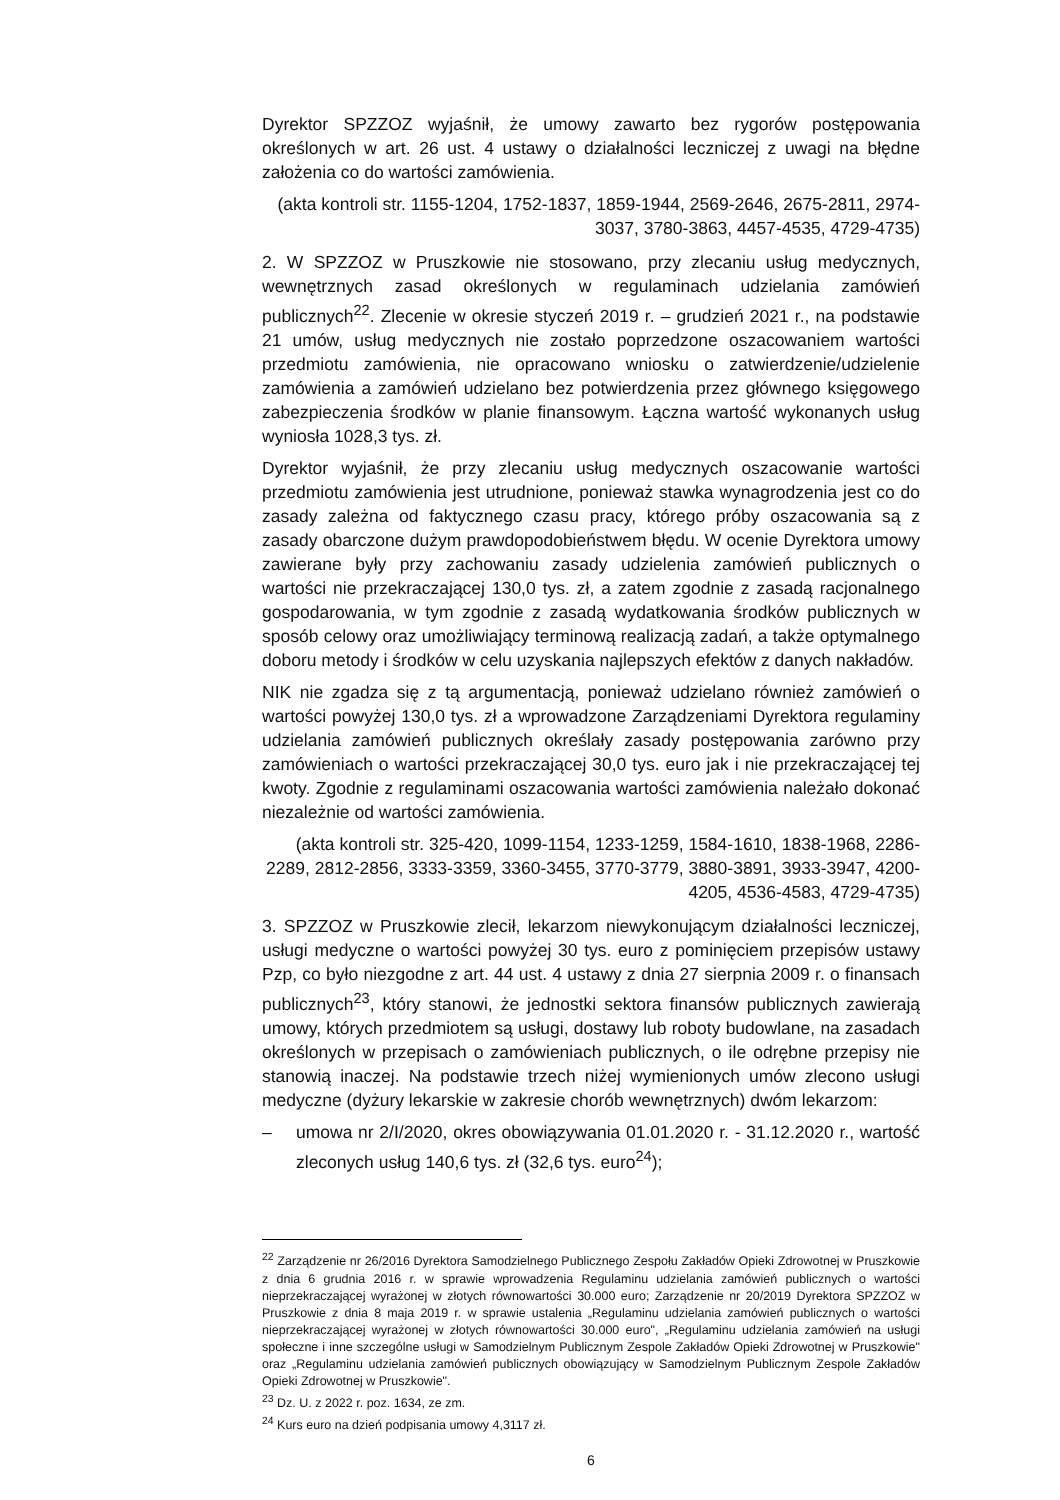Dyrektor SPZZOZ wyjaśnił, że umowy zawarto bez rygorów postępowania określonych w art. 26 ust. 4 ustawy o działalności leczniczej z uwagi na błędne założenia co do wartości zamówienia.
(akta kontroli str. 1155-1204, 1752-1837, 1859-1944, 2569-2646, 2675-2811, 2974-3037, 3780-3863, 4457-4535, 4729-4735)
2. W SPZZOZ w Pruszkowie nie stosowano, przy zlecaniu usług medycznych, wewnętrznych zasad określonych w regulaminach udzielania zamówień publicznych<sup>22</sup>. Zlecenie w okresie styczeń 2019 r. – grudzień 2021 r., na podstawie 21 umów, usług medycznych nie zostało poprzedzone oszacowaniem wartości przedmiotu zamówienia, nie opracowano wniosku o zatwierdzenie/udzielenie zamówienia a zamówień udzielano bez potwierdzenia przez głównego księgowego zabezpieczenia środków w planie finansowym. Łączna wartość wykonanych usług wyniosła 1028,3 tys. zł.
Dyrektor wyjaśnił, że przy zlecaniu usług medycznych oszacowanie wartości przedmiotu zamówienia jest utrudnione, ponieważ stawka wynagrodzenia jest co do zasady zależna od faktycznego czasu pracy, którego próby oszacowania są z zasady obarczone dużym prawdopodobieństwem błędu. W ocenie Dyrektora umowy zawierane były przy zachowaniu zasady udzielenia zamówień publicznych o wartości nie przekraczającej 130,0 tys. zł, a zatem zgodnie z zasadą racjonalnego gospodarowania, w tym zgodnie z zasadą wydatkowania środków publicznych w sposób celowy oraz umożliwiający terminową realizacją zadań, a także optymalnego doboru metody i środków w celu uzyskania najlepszych efektów z danych nakładów.
NIK nie zgadza się z tą argumentacją, ponieważ udzielano również zamówień o wartości powyżej 130,0 tys. zł a wprowadzone Zarządzeniami Dyrektora regulaminy udzielania zamówień publicznych określały zasady postępowania zarówno przy zamówieniach o wartości przekraczającej 30,0 tys. euro jak i nie przekraczającej tej kwoty. Zgodnie z regulaminami oszacowania wartości zamówienia należało dokonać niezależnie od wartości zamówienia.
(akta kontroli str. 325-420, 1099-1154, 1233-1259, 1584-1610, 1838-1968, 2286-2289, 2812-2856, 3333-3359, 3360-3455, 3770-3779, 3880-3891, 3933-3947, 4200-4205, 4536-4583, 4729-4735)
3. SPZZOZ w Pruszkowie zlecił, lekarzom niewykonującym działalności leczniczej, usługi medyczne o wartości powyżej 30 tys. euro z pominięciem przepisów ustawy Pzp, co było niezgodne z art. 44 ust. 4 ustawy z dnia 27 sierpnia 2009 r. o finansach publicznych<sup>23</sup>, który stanowi, że jednostki sektora finansów publicznych zawierają umowy, których przedmiotem są usługi, dostawy lub roboty budowlane, na zasadach określonych w przepisach o zamówieniach publicznych, o ile odrębne przepisy nie stanowią inaczej. Na podstawie trzech niżej wymienionych umów zlecono usługi medyczne (dyżury lekarskie w zakresie chorób wewnętrznych) dwóm lekarzom:
– umowa nr 2/I/2020, okres obowiązywania 01.01.2020 r. - 31.12.2020 r., wartość zleconych usług 140,6 tys. zł (32,6 tys. euro<sup>24</sup>);
<sup>22</sup> Zarządzenie nr 26/2016 Dyrektora Samodzielnego Publicznego Zespołu Zakładów Opieki Zdrowotnej w Pruszkowie z dnia 6 grudnia 2016 r. w sprawie wprowadzenia Regulaminu udzielania zamówień publicznych o wartości nieprzekraczającej wyrażonej w złotych równowartości 30.000 euro; Zarządzenie nr 20/2019 Dyrektora SPZZOZ w Pruszkowie z dnia 8 maja 2019 r. w sprawie ustalenia „Regulaminu udzielania zamówień publicznych o wartości nieprzekraczającej wyrażonej w złotych równowartości 30.000 euro", „Regulaminu udzielania zamówień na usługi społeczne i inne szczególne usługi w Samodzielnym Publicznym Zespole Zakładów Opieki Zdrowotnej w Pruszkowie" oraz „Regulaminu udzielania zamówień publicznych obowiązujący w Samodzielnym Publicznym Zespole Zakładów Opieki Zdrowotnej w Pruszkowie".
<sup>23</sup> Dz. U. z 2022 r. poz. 1634, ze zm.
<sup>24</sup> Kurs euro na dzień podpisania umowy 4,3117 zł.
6